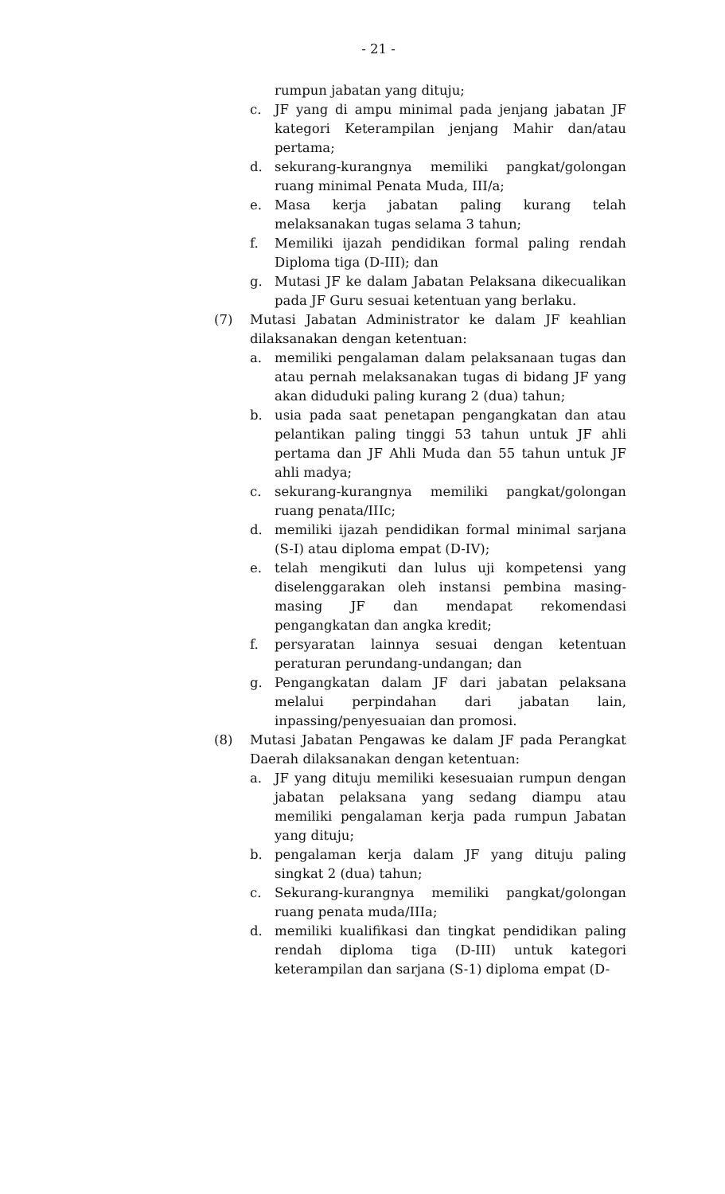- 21 -
rumpun jabatan yang dituju;
c. JF yang di ampu minimal pada jenjang jabatan JF kategori Keterampilan jenjang Mahir dan/atau pertama;
d. sekurang-kurangnya memiliki pangkat/golongan ruang minimal Penata Muda, III/a;
e. Masa kerja jabatan paling kurang telah melaksanakan tugas selama 3 tahun;
f. Memiliki ijazah pendidikan formal paling rendah Diploma tiga (D-III); dan
g. Mutasi JF ke dalam Jabatan Pelaksana dikecualikan pada JF Guru sesuai ketentuan yang berlaku.
(7) Mutasi Jabatan Administrator ke dalam JF keahlian dilaksanakan dengan ketentuan:
a. memiliki pengalaman dalam pelaksanaan tugas dan atau pernah melaksanakan tugas di bidang JF yang akan diduduki paling kurang 2 (dua) tahun;
b. usia pada saat penetapan pengangkatan dan atau pelantikan paling tinggi 53 tahun untuk JF ahli pertama dan JF Ahli Muda dan 55 tahun untuk JF ahli madya;
c. sekurang-kurangnya memiliki pangkat/golongan ruang penata/IIIc;
d. memiliki ijazah pendidikan formal minimal sarjana (S-I) atau diploma empat (D-IV);
e. telah mengikuti dan lulus uji kompetensi yang diselenggarakan oleh instansi pembina masing-masing JF dan mendapat rekomendasi pengangkatan dan angka kredit;
f. persyaratan lainnya sesuai dengan ketentuan peraturan perundang-undangan; dan
g. Pengangkatan dalam JF dari jabatan pelaksana melalui perpindahan dari jabatan lain, inpassing/penyesuaian dan promosi.
(8) Mutasi Jabatan Pengawas ke dalam JF pada Perangkat Daerah dilaksanakan dengan ketentuan:
a. JF yang dituju memiliki kesesuaian rumpun dengan jabatan pelaksana yang sedang diampu atau memiliki pengalaman kerja pada rumpun Jabatan yang dituju;
b. pengalaman kerja dalam JF yang dituju paling singkat 2 (dua) tahun;
c. Sekurang-kurangnya memiliki pangkat/golongan ruang penata muda/IIIa;
d. memiliki kualifikasi dan tingkat pendidikan paling rendah diploma tiga (D-III) untuk kategori keterampilan dan sarjana (S-1) diploma empat (D-